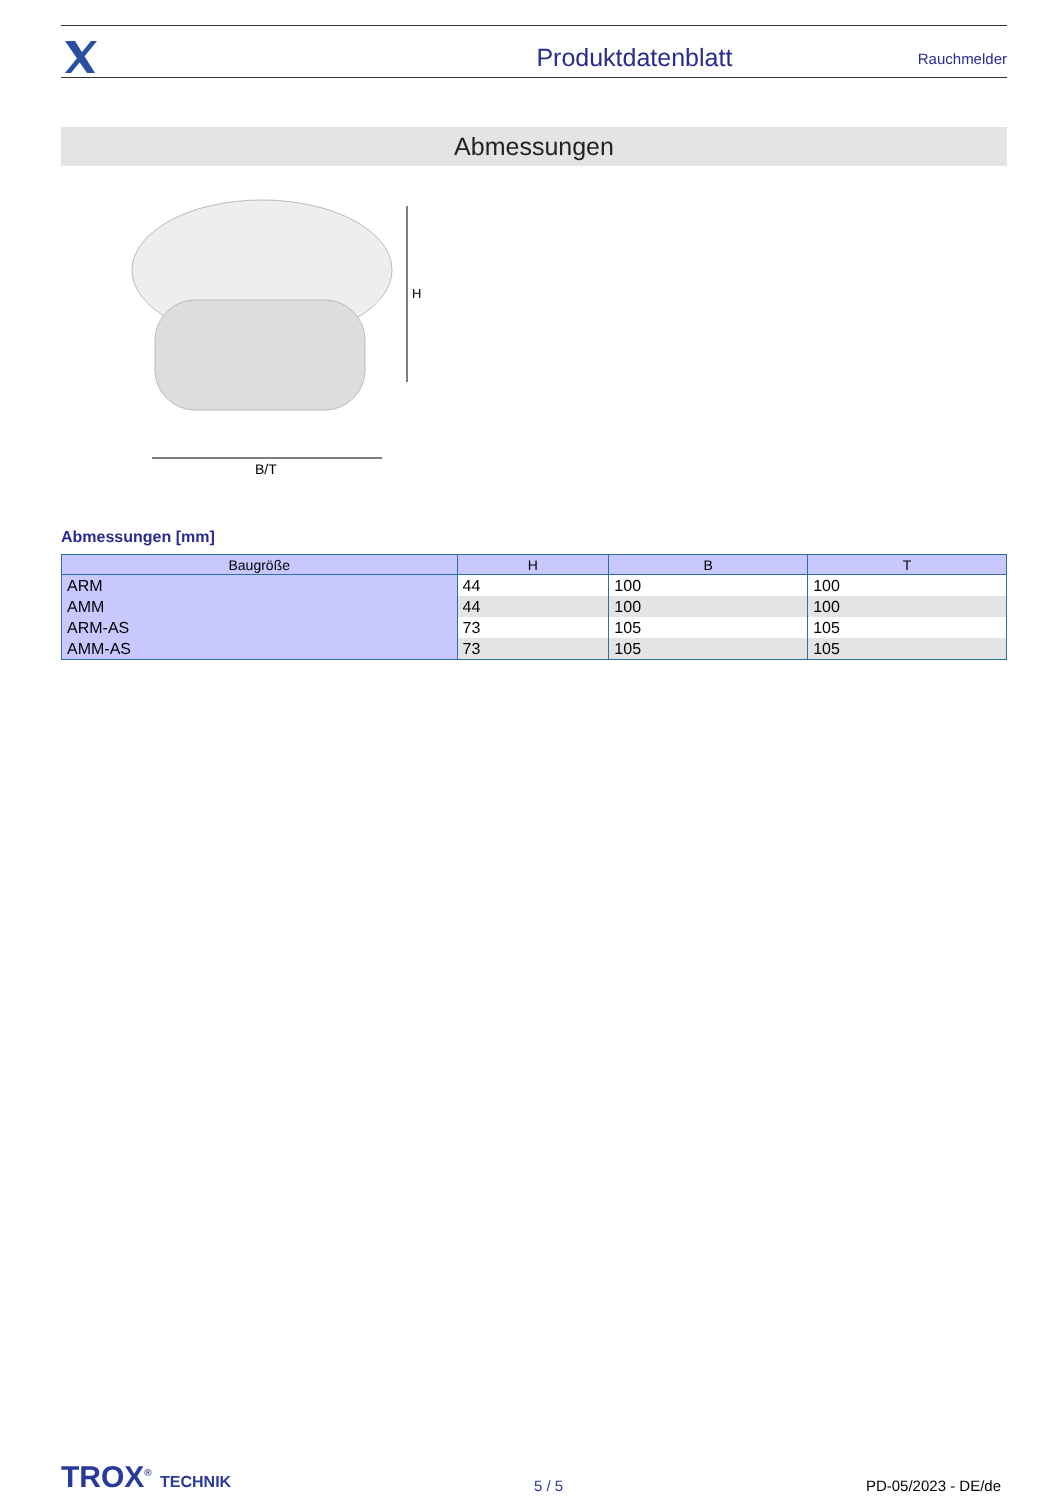Produktdatenblatt Rauchmelder
Abmessungen
H
B/T
Abmessungen [mm]
| Baugröße | H | B | T |
| --- | --- | --- | --- |
| ARM | 44 | 100 | 100 |
| AMM | 44 | 100 | 100 |
| ARM-AS | 73 | 105 | 105 |
| AMM-AS | 73 | 105 | 105 |
TROX<sup>®</sup> TECHNIK 5 / 5 PD-05/2023 - DE/de